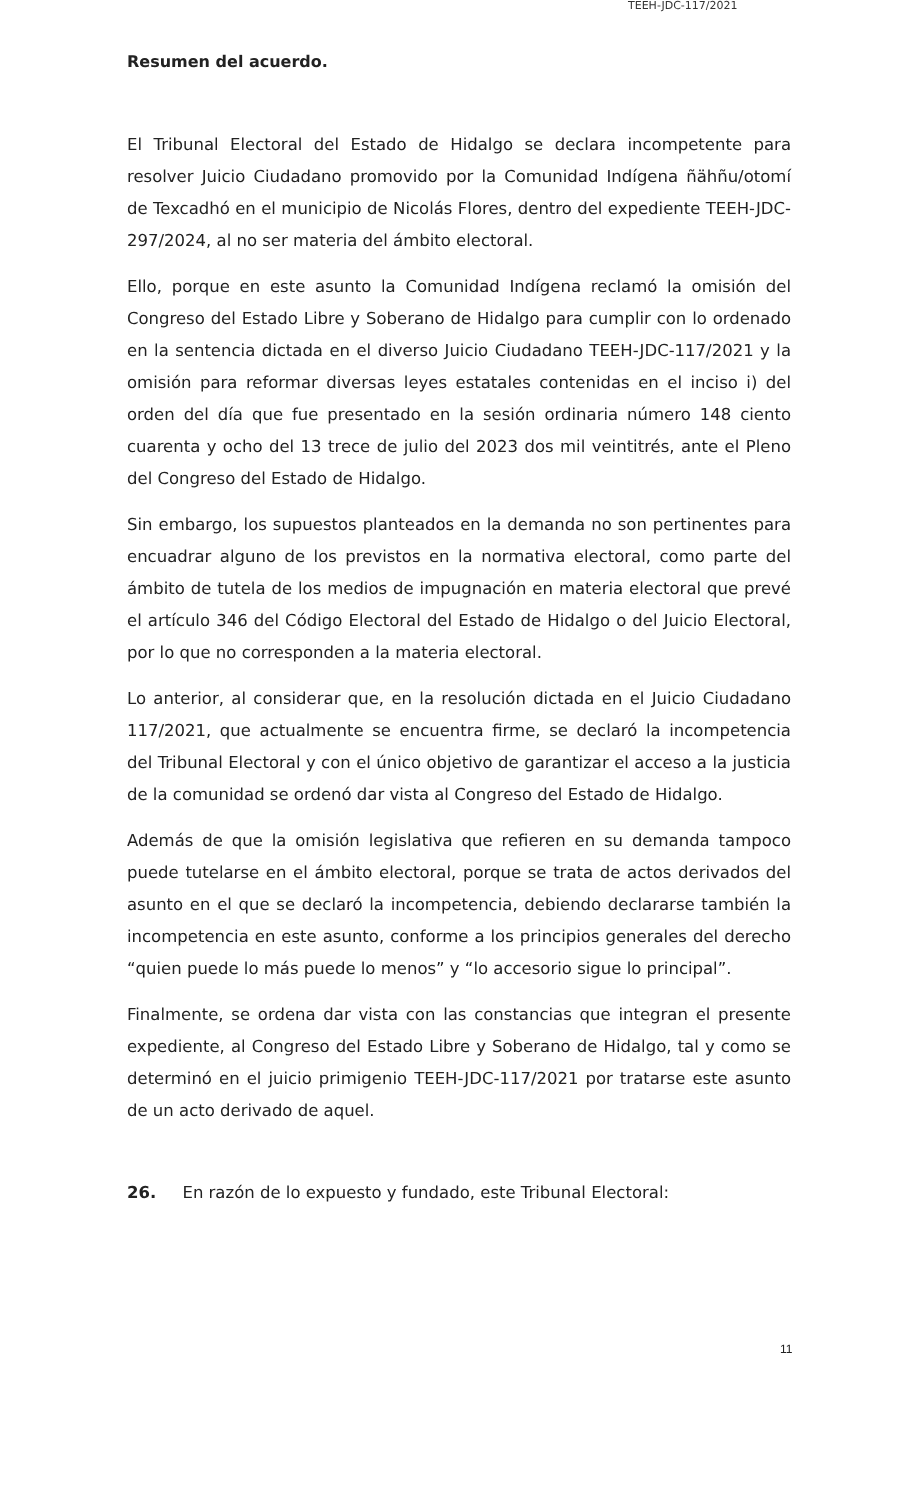TEEH-JDC-117/2021
Resumen del acuerdo.
El Tribunal Electoral del Estado de Hidalgo se declara incompetente para resolver Juicio Ciudadano promovido por la Comunidad Indígena ñähñu/otomí de Texcadhó en el municipio de Nicolás Flores, dentro del expediente TEEH-JDC-297/2024, al no ser materia del ámbito electoral.
Ello, porque en este asunto la Comunidad Indígena reclamó la omisión del Congreso del Estado Libre y Soberano de Hidalgo para cumplir con lo ordenado en la sentencia dictada en el diverso Juicio Ciudadano TEEH-JDC-117/2021 y la omisión para reformar diversas leyes estatales contenidas en el inciso i) del orden del día que fue presentado en la sesión ordinaria número 148 ciento cuarenta y ocho del 13 trece de julio del 2023 dos mil veintitrés, ante el Pleno del Congreso del Estado de Hidalgo.
Sin embargo, los supuestos planteados en la demanda no son pertinentes para encuadrar alguno de los previstos en la normativa electoral, como parte del ámbito de tutela de los medios de impugnación en materia electoral que prevé el artículo 346 del Código Electoral del Estado de Hidalgo o del Juicio Electoral, por lo que no corresponden a la materia electoral.
Lo anterior, al considerar que, en la resolución dictada en el Juicio Ciudadano 117/2021, que actualmente se encuentra firme, se declaró la incompetencia del Tribunal Electoral y con el único objetivo de garantizar el acceso a la justicia de la comunidad se ordenó dar vista al Congreso del Estado de Hidalgo.
Además de que la omisión legislativa que refieren en su demanda tampoco puede tutelarse en el ámbito electoral, porque se trata de actos derivados del asunto en el que se declaró la incompetencia, debiendo declararse también la incompetencia en este asunto, conforme a los principios generales del derecho “quien puede lo más puede lo menos” y “lo accesorio sigue lo principal”.
Finalmente, se ordena dar vista con las constancias que integran el presente expediente, al Congreso del Estado Libre y Soberano de Hidalgo, tal y como se determinó en el juicio primigenio TEEH-JDC-117/2021 por tratarse este asunto de un acto derivado de aquel.
26. En razón de lo expuesto y fundado, este Tribunal Electoral:
11